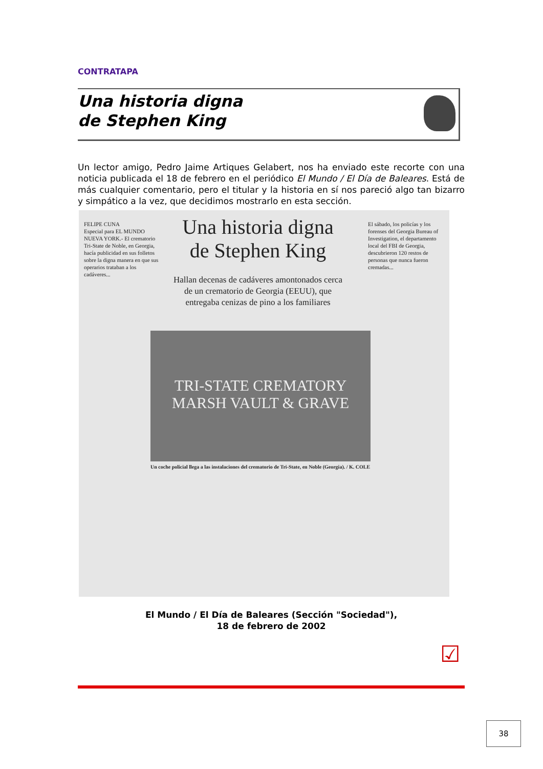CONTRATAPA
Una historia digna
de Stephen King
Un lector amigo, Pedro Jaime Artiques Gelabert, nos ha enviado este recorte con una noticia publicada el 18 de febrero en el periódico El Mundo / El Día de Baleares. Está de más cualquier comentario, pero el titular y la historia en sí nos pareció algo tan bizarro y simpático a la vez, que decidimos mostrarlo en esta sección.
FELIPE CUNA
Especial para EL MUNDO
NUEVA YORK.- El crematorio Tri-State de Noble, en Georgia, hacía publicidad en sus folletos sobre la digna manera en que sus operarios trataban a los cadáveres...
Una historia digna de Stephen King
Hallan decenas de cadáveres amontonados cerca de un crematorio de Georgia (EEUU), que entregaba cenizas de pino a los familiares
TRI-STATE CREMATORY MARSH VAULT & GRAVE
Un coche policial llega a las instalaciones del crematorio de Tri-State, en Noble (Georgia). / K. COLE
El sábado, los policías y los forenses del Georgia Bureau of Investigation, el departamento local del FBI de Georgia, descubrieron 120 restos de personas que nunca fueron cremadas...
El Mundo / El Día de Baleares (Sección "Sociedad"),
18 de febrero de 2002
☑
38